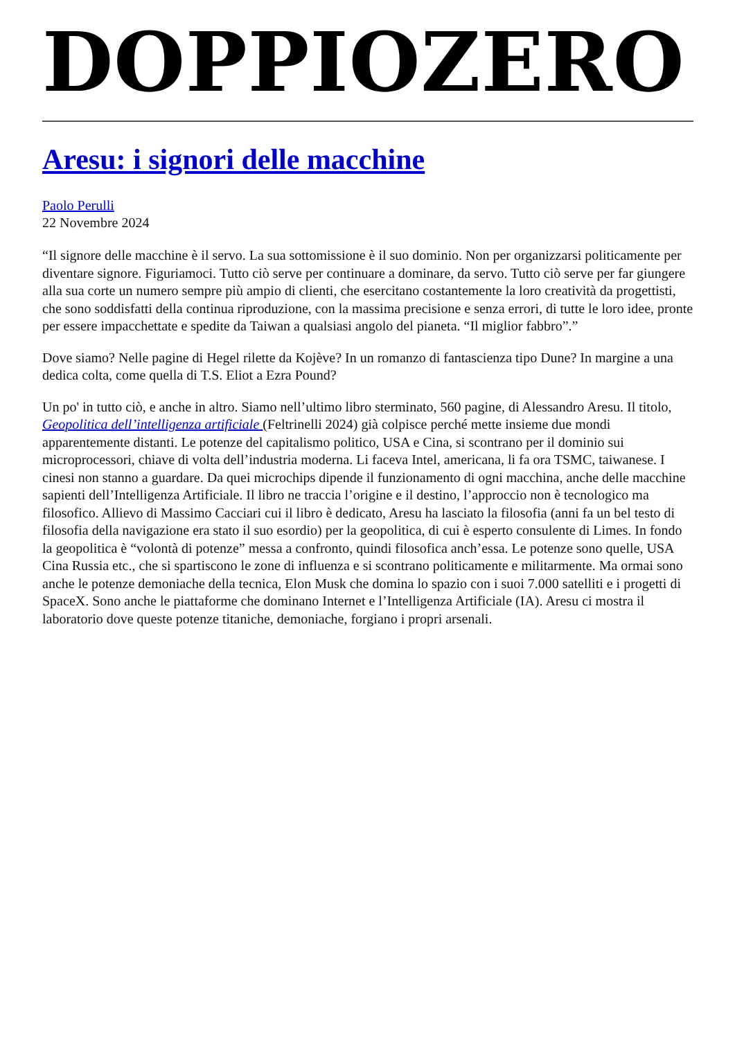DOPPIOZERO
Aresu: i signori delle macchine
Paolo Perulli
22 Novembre 2024
“Il signore delle macchine è il servo. La sua sottomissione è il suo dominio. Non per organizzarsi politicamente per diventare signore. Figuriamoci. Tutto ciò serve per continuare a dominare, da servo. Tutto ciò serve per far giungere alla sua corte un numero sempre più ampio di clienti, che esercitano costantemente la loro creatività da progettisti, che sono soddisfatti della continua riproduzione, con la massima precisione e senza errori, di tutte le loro idee, pronte per essere impacchettate e spedite da Taiwan a qualsiasi angolo del pianeta. “Il miglior fabbro”.”
Dove siamo? Nelle pagine di Hegel rilette da Kojève? In un romanzo di fantascienza tipo Dune? In margine a una dedica colta, come quella di T.S. Eliot a Ezra Pound?
Un po' in tutto ciò, e anche in altro. Siamo nell’ultimo libro sterminato, 560 pagine, di Alessandro Aresu. Il titolo, Geopolitica dell’intelligenza artificiale (Feltrinelli 2024) già colpisce perché mette insieme due mondi apparentemente distanti. Le potenze del capitalismo politico, USA e Cina, si scontrano per il dominio sui microprocessori, chiave di volta dell’industria moderna. Li faceva Intel, americana, li fa ora TSMC, taiwanese. I cinesi non stanno a guardare. Da quei microchips dipende il funzionamento di ogni macchina, anche delle macchine sapienti dell’Intelligenza Artificiale. Il libro ne traccia l’origine e il destino, l’approccio non è tecnologico ma filosofico. Allievo di Massimo Cacciari cui il libro è dedicato, Aresu ha lasciato la filosofia (anni fa un bel testo di filosofia della navigazione era stato il suo esordio) per la geopolitica, di cui è esperto consulente di Limes. In fondo la geopolitica è “volontà di potenze” messa a confronto, quindi filosofica anch’essa. Le potenze sono quelle, USA Cina Russia etc., che si spartiscono le zone di influenza e si scontrano politicamente e militarmente. Ma ormai sono anche le potenze demoniache della tecnica, Elon Musk che domina lo spazio con i suoi 7.000 satelliti e i progetti di SpaceX. Sono anche le piattaforme che dominano Internet e l’Intelligenza Artificiale (IA). Aresu ci mostra il laboratorio dove queste potenze titaniche, demoniache, forgiano i propri arsenali.